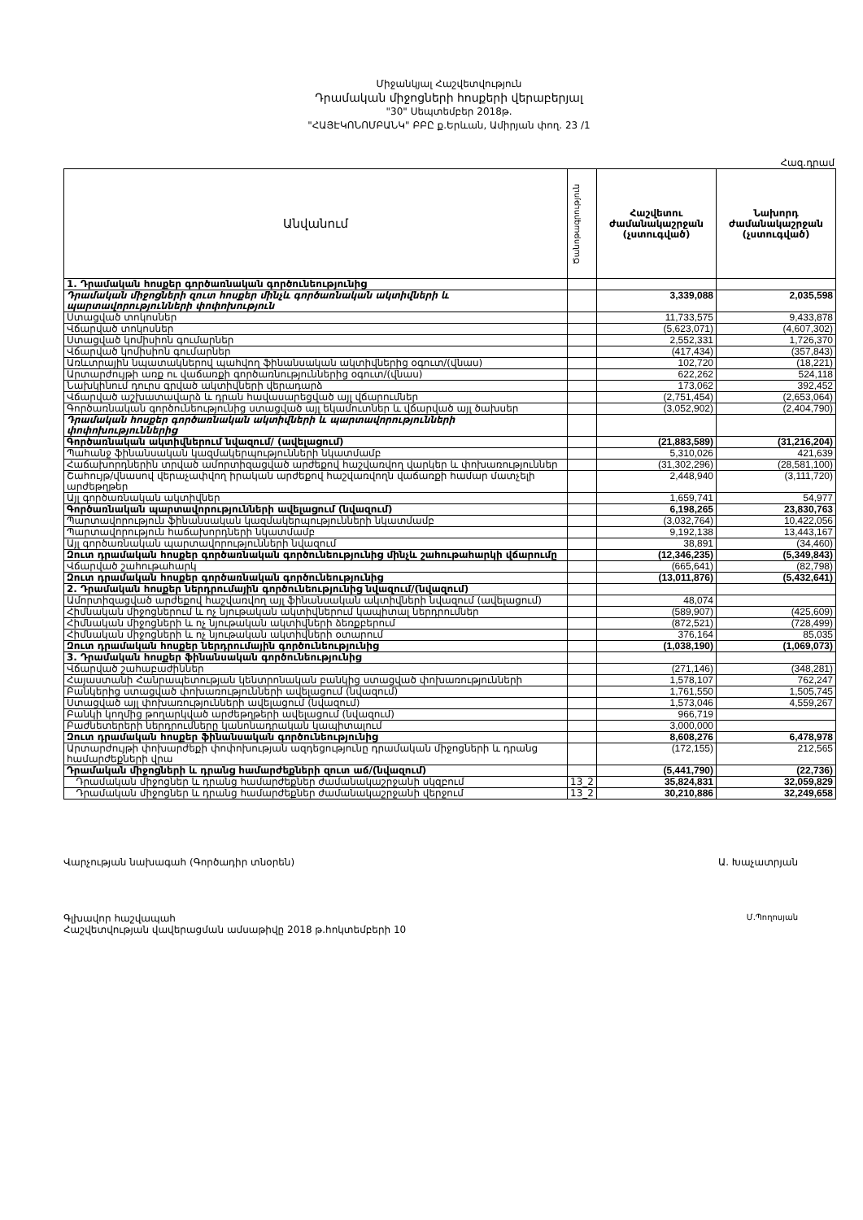Միջանկյալ Հաշվետվություն
Դրամական միջոցների հոսքերի վերաբերյալ
"30" Սեպտեմբեր 2018թ.
"ՀԱՅԷԿՈՆՈՄԲԱՆԿ" ԲԲԸ ք.Երևան, Ամիրյան փող. 23 /1
Հազ.դրամ
| Անվանում | Ծանոթագրություն | Հաշվետու ժամանակաշրջան (չստուգված) | Նախորդ ժամանակաշրջան (չստուգված) |
| --- | --- | --- | --- |
| 1. Դրամական հոսքեր գործառնական գործունեությունից | | | |
| Դրամական միջոցների զուտ հոսքեր մինչև գործառնական ակտիվների և պարտավորությունների փոփոխություն | | 3,339,088 | 2,035,598 |
| Ստացված տոկոսներ | | 11,733,575 | 9,433,878 |
| Վճարված տոկոսներ | | (5,623,071) | (4,607,302) |
| Ստացված կոմիսիոն գումարներ | | 2,552,331 | 1,726,370 |
| Վճարված կոմիսիոն գումարներ | | (417,434) | (357,843) |
| Առևտրային նպատակներով պահվող ֆինանսական ակտիվներից օգուտ/(վնաս) | | 102,720 | (18,221) |
| Արտարժույթի առք ու վաճառքի գործառնություններից օգուտ/(վնաս) | | 622,262 | 524,118 |
| Նախկինում դուրս գրված ակտիվների վերադարձ | | 173,062 | 392,452 |
| Վճարված աշխատավարձ և դրան հավասարեցված այլ վճարումներ | | (2,751,454) | (2,653,064) |
| Գործառնական գործունեությունից ստացված այլ եկամուտներ և վճարված այլ ծախսեր | | (3,052,902) | (2,404,790) |
| Դրամական հոսքեր գործառնական ակտիվների և պարտավորությունների փոփոխություններից | | | |
| Գործառնական ակտիվներում նվազում/ (ավելացում) | | (21,883,589) | (31,216,204) |
| Պահանջ ֆինանսական կազմակերպությունների նկատմամբ | | 5,310,026 | 421,639 |
| Հաճախորդներին տրված ամորտիզացված արժեքով հաշվառվող վարկեր և փոխառություններ | | (31,302,296) | (28,581,100) |
| Շահույթ/վնասով վերաչափվող իրական արժեքով հաշվառվողն վաճառքի համար մատչելի արժեթղթեր | | 2,448,940 | (3,111,720) |
| Այլ գործառնական ակտիվներ | | 1,659,741 | 54,977 |
| Գործառնական պարտավորությունների ավելացում (նվազում) | | 6,198,265 | 23,830,763 |
| Պարտավորություն ֆինանսական կազմակերպությունների նկատմամբ | | (3,032,764) | 10,422,056 |
| Պարտավորություն հաճախորդների նկատմամբ | | 9,192,138 | 13,443,167 |
| Այլ գործառնական պարտավորությունների նվազում | | 38,891 | (34,460) |
| Զուտ դրամական հոսքեր գործառնական գործունեությունից մինչև շահութահարկի վճարումը | | (12,346,235) | (5,349,843) |
| Վճարված շահութահարկ | | (665,641) | (82,798) |
| Զուտ դրամական հոսքեր գործառնական գործունեությունից | | (13,011,876) | (5,432,641) |
| 2. Դրամական հոսքեր ներդրումային գործունեությունից նվազում/(նվազում) | | | |
| Ամորտիզացված արժեքով հաշվառվող այլ ֆինանսական ակտիվների նվազում (ավելացում) | | 48,074 | |
| Հիմնական միջոցներում և ոչ նյութական ակտիվներում կապիտալ ներդրումներ | | (589,907) | (425,609) |
| Հիմնական միջոցների և ոչ նյութական ակտիվների ձեռքբերում | | (872,521) | (728,499) |
| Հիմնական միջոցների և ոչ նյութական ակտիվների օտարում | | 376,164 | 85,035 |
| Զուտ դրամական հոսքեր ներդրումային գործունեությունից | | (1,038,190) | (1,069,073) |
| 3. Դրամական հոսքեր ֆինանսական գործունեությունից | | | |
| Վճարված շահաբաժիններ | | (271,146) | (348,281) |
| Հայաստանի Հանրապետության կենտրոնական բանկից ստացված փոխառությունների | | 1,578,107 | 762,247 |
| Բանկերից ստացված փոխառությունների ավելացում (նվազում) | | 1,761,550 | 1,505,745 |
| Ստացված այլ փոխառությունների ավելացում (նվազում) | | 1,573,046 | 4,559,267 |
| Բանկի կողմից թողարկված արժեթղթերի ավելացում (նվազում) | | 966,719 | |
| Բաժնետերերի ներդրումները կանոնադրական կապիտալում | | 3,000,000 | |
| Զուտ դրամական հոսքեր ֆինանսական գործունեությունից | | 8,608,276 | 6,478,978 |
| Արտարժույթի փոխարժեքի փոփոխության ազդեցությունը դրամական միջոցների և դրանց համարժեքների վրա | | (172,155) | 212,565 |
| Դրամական միջոցների և դրանց համարժեքների զուտ աճ/(նվազում) | | (5,441,790) | (22,736) |
| Դրամական միջոցներ և դրանց համարժեքներ ժամանակաշրջանի սկզբում | 13_2 | 35,824,831 | 32,059,829 |
| Դրամական միջոցներ և դրանց համարժեքներ ժամանակաշրջանի վերջում | 13_2 | 30,210,886 | 32,249,658 |
Վարչության նախագահ (Գործադիր տնօրեն) Ա. Խաչատրյան
Գլխավոր հաշվապահ Մ.Պողոսյան
Հաշվետվության վավերացման ամսաթիվը 2018 թ.հոկտեմբերի 10